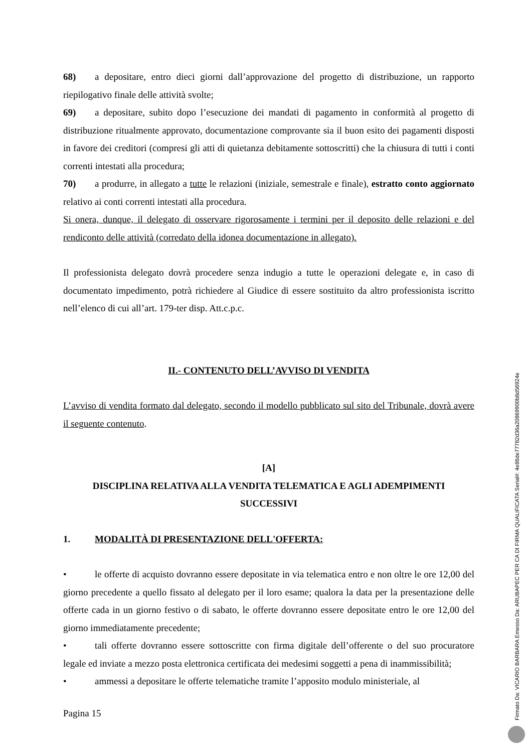68) a depositare, entro dieci giorni dall’approvazione del progetto di distribuzione, un rapporto riepilogativo finale delle attività svolte;
69) a depositare, subito dopo l’esecuzione dei mandati di pagamento in conformità al progetto di distribuzione ritualmente approvato, documentazione comprovante sia il buon esito dei pagamenti disposti in favore dei creditori (compresi gli atti di quietanza debitamente sottoscritti) che la chiusura di tutti i conti correnti intestati alla procedura;
70) a produrre, in allegato a tutte le relazioni (iniziale, semestrale e finale), estratto conto aggiornato relativo ai conti correnti intestati alla procedura.
Si onera, dunque, il delegato di osservare rigorosamente i termini per il deposito delle relazioni e del rendiconto delle attività (corredato della idonea documentazione in allegato).
Il professionista delegato dovrà procedere senza indugio a tutte le operazioni delegate e, in caso di documentato impedimento, potrà richiedere al Giudice di essere sostituito da altro professionista iscritto nell’elenco di cui all’art. 179-ter disp. Att.c.p.c.
II.- CONTENUTO DELL’AVVISO DI VENDITA
L’avviso di vendita formato dal delegato, secondo il modello pubblicato sul sito del Tribunale, dovrà avere il seguente contenuto.
[A]
DISCIPLINA RELATIVA ALLA VENDITA TELEMATICA E AGLI ADEMPIMENTI SUCCESSIVI
1. MODALITÀ DI PRESENTAZIONE DELL'OFFERTA:
• le offerte di acquisto dovranno essere depositate in via telematica entro e non oltre le ore 12,00 del giorno precedente a quello fissato al delegato per il loro esame; qualora la data per la presentazione delle offerte cada in un giorno festivo o di sabato, le offerte dovranno essere depositate entro le ore 12,00 del giorno immediatamente precedente;
• tali offerte dovranno essere sottoscritte con firma digitale dell’offerente o del suo procuratore legale ed inviate a mezzo posta elettronica certificata dei medesimi soggetti a pena di inammissibilità;
• ammessi a depositare le offerte telematiche tramite l’apposito modulo ministeriale, al
Pagina 15
Firmato Da: VICARIO BARBARA Emesso Da: ARUBAPEC PER CA DI FIRMA QUALIFICATA Serial#: 4e86de77782d36a20869900b8d56924e